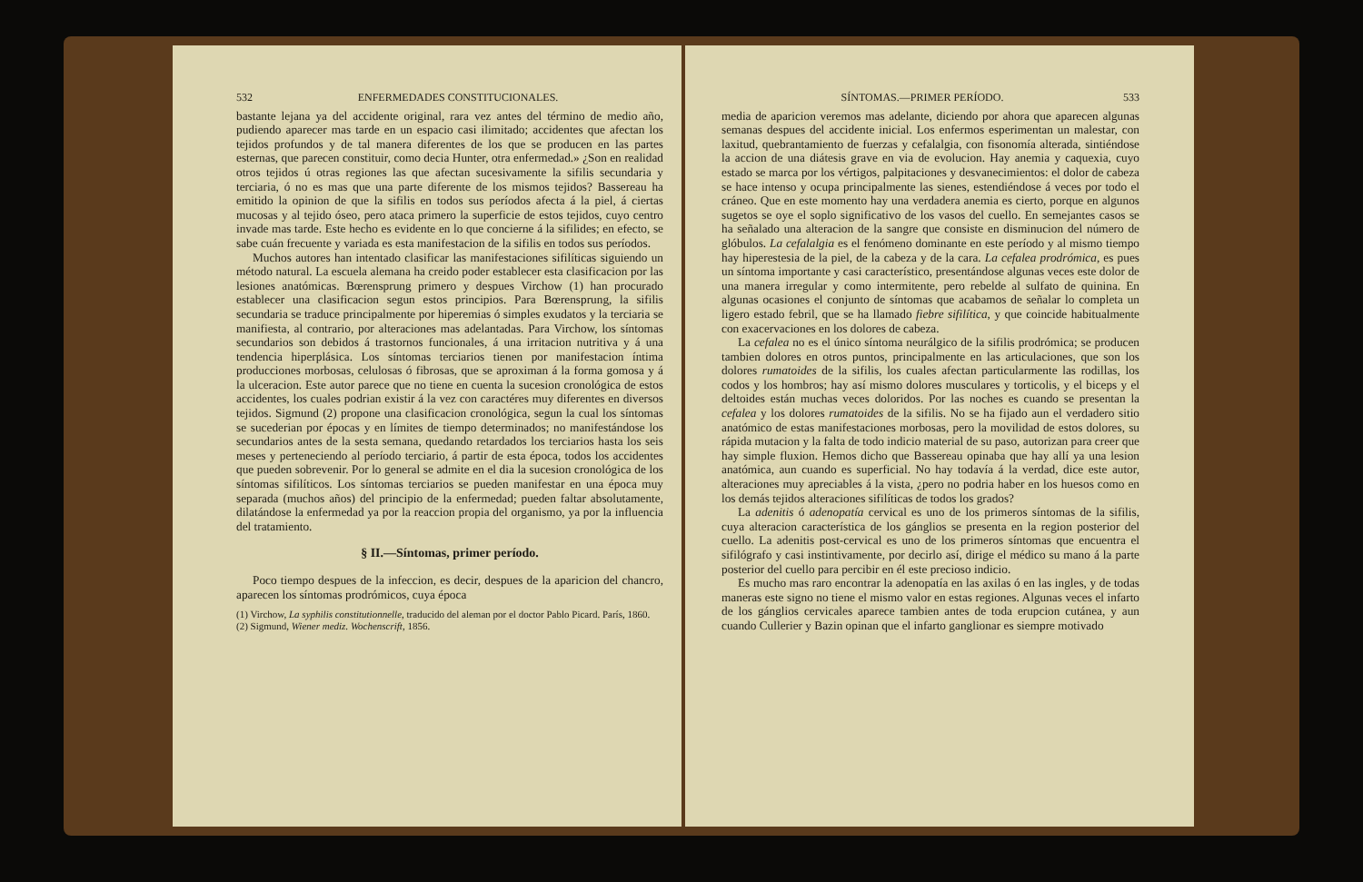532 ENFERMEDADES CONSTITUCIONALES.
bastante lejana ya del accidente original, rara vez antes del término de medio año, pudiendo aparecer mas tarde en un espacio casi ilimitado; accidentes que afectan los tejidos profundos y de tal manera diferentes de los que se producen en las partes esternas, que parecen constituir, como decia Hunter, otra enfermedad.» ¿Son en realidad otros tejidos ú otras regiones las que afectan sucesivamente la sifilis secundaria y terciaria, ó no es mas que una parte diferente de los mismos tejidos? Bassereau ha emitido la opinion de que la sifilis en todos sus períodos afecta á la piel, á ciertas mucosas y al tejido óseo, pero ataca primero la superficie de estos tejidos, cuyo centro invade mas tarde. Este hecho es evidente en lo que concierne á la sifilides; en efecto, se sabe cuán frecuente y variada es esta manifestacion de la sifilis en todos sus períodos.
Muchos autores han intentado clasificar las manifestaciones sifilíticas siguiendo un método natural. La escuela alemana ha creido poder establecer esta clasificacion por las lesiones anatómicas. Bœrensprung primero y despues Virchow (1) han procurado establecer una clasificacion segun estos principios. Para Bœrensprung, la sifilis secundaria se traduce principalmente por hiperemias ó simples exudatos y la terciaria se manifiesta, al contrario, por alteraciones mas adelantadas. Para Virchow, los síntomas secundarios son debidos á trastornos funcionales, á una irritacion nutritiva y á una tendencia hiperplásica. Los síntomas terciarios tienen por manifestacion íntima producciones morbosas, celulosas ó fibrosas, que se aproximan á la forma gomosa y á la ulceracion. Este autor parece que no tiene en cuenta la sucesion cronológica de estos accidentes, los cuales podrian existir á la vez con caractéres muy diferentes en diversos tejidos. Sigmund (2) propone una clasificacion cronológica, segun la cual los síntomas se sucederian por épocas y en límites de tiempo determinados; no manifestándose los secundarios antes de la sesta semana, quedando retardados los terciarios hasta los seis meses y perteneciendo al período terciario, á partir de esta época, todos los accidentes que pueden sobrevenir. Por lo general se admite en el dia la sucesion cronológica de los síntomas sifilíticos. Los síntomas terciarios se pueden manifestar en una época muy separada (muchos años) del principio de la enfermedad; pueden faltar absolutamente, dilatándose la enfermedad ya por la reaccion propia del organismo, ya por la influencia del tratamiento.
§ II.—Síntomas, primer período.
Poco tiempo despues de la infeccion, es decir, despues de la aparicion del chancro, aparecen los síntomas prodrómicos, cuya época
(1) Virchow, La syphilis constitutionnelle, traducido del aleman por el doctor Pablo Picard. París, 1860.
(2) Sigmund, Wiener mediz. Wochenscrift, 1856.
SÍNTOMAS.—PRIMER PERÍODO. 533
media de aparicion veremos mas adelante, diciendo por ahora que aparecen algunas semanas despues del accidente inicial. Los enfermos esperimentan un malestar, con laxitud, quebrantamiento de fuerzas y cefalalgia, con fisonomía alterada, sintiéndose la accion de una diátesis grave en via de evolucion. Hay anemia y caquexia, cuyo estado se marca por los vértigos, palpitaciones y desvanecimientos: el dolor de cabeza se hace intenso y ocupa principalmente las sienes, estendiéndose á veces por todo el cráneo. Que en este momento hay una verdadera anemia es cierto, porque en algunos sugetos se oye el soplo significativo de los vasos del cuello. En semejantes casos se ha señalado una alteracion de la sangre que consiste en disminucion del número de glóbulos. La cefalalgia es el fenómeno dominante en este período y al mismo tiempo hay hiperestesia de la piel, de la cabeza y de la cara. La cefalea prodrómica, es pues un síntoma importante y casi característico, presentándose algunas veces este dolor de una manera irregular y como intermitente, pero rebelde al sulfato de quinina. En algunas ocasiones el conjunto de síntomas que acabamos de señalar lo completa un ligero estado febril, que se ha llamado fiebre sifilítica, y que coincide habitualmente con exacervaciones en los dolores de cabeza.
La cefalea no es el único síntoma neurálgico de la sifilis prodrómica; se producen tambien dolores en otros puntos, principalmente en las articulaciones, que son los dolores rumatoides de la sifilis, los cuales afectan particularmente las rodillas, los codos y los hombros; hay así mismo dolores musculares y torticolis, y el biceps y el deltoides están muchas veces doloridos. Por las noches es cuando se presentan la cefalea y los dolores rumatoides de la sifilis. No se ha fijado aun el verdadero sitio anatómico de estas manifestaciones morbosas, pero la movilidad de estos dolores, su rápida mutacion y la falta de todo indicio material de su paso, autorizan para creer que hay simple fluxion. Hemos dicho que Bassereau opinaba que hay allí ya una lesion anatómica, aun cuando es superficial. No hay todavía á la verdad, dice este autor, alteraciones muy apreciables á la vista, ¿pero no podria haber en los huesos como en los demás tejidos alteraciones sifilíticas de todos los grados?
La adenitis ó adenopatía cervical es uno de los primeros síntomas de la sifilis, cuya alteracion característica de los gánglios se presenta en la region posterior del cuello. La adenitis post-cervical es uno de los primeros síntomas que encuentra el sifilógrafo y casi instintivamente, por decirlo así, dirige el médico su mano á la parte posterior del cuello para percibir en él este precioso indicio.
Es mucho mas raro encontrar la adenopatía en las axilas ó en las ingles, y de todas maneras este signo no tiene el mismo valor en estas regiones. Algunas veces el infarto de los gánglios cervicales aparece tambien antes de toda erupcion cutánea, y aun cuando Cullerier y Bazin opinan que el infarto ganglionar es siempre motivado